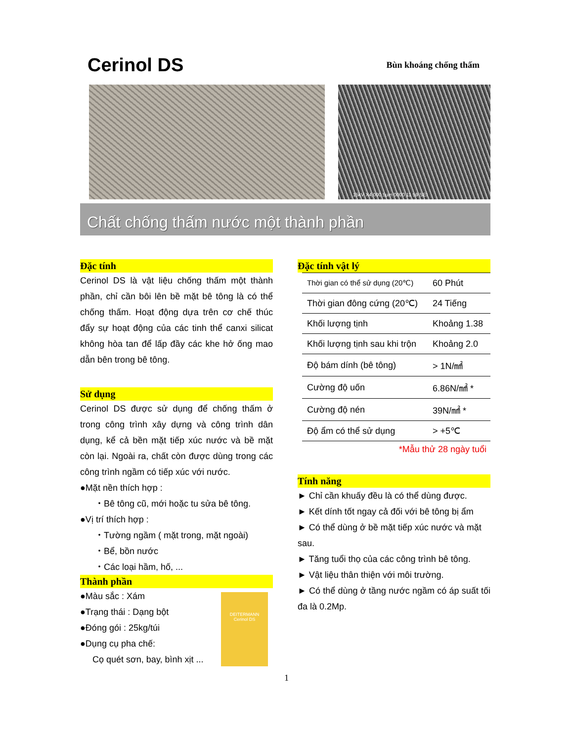Cerinol DS
Bùn khoáng chống thấm
15kV X4,000 5μm 0000 11 59 SEI
Chất chống thấm nước một thành phần
Đặc tính
Cerinol DS là vật liệu chống thấm một thành phần, chỉ cần bôi lên bề mặt bê tông là có thể chống thấm. Hoạt động dựa trên cơ chế thúc đẩy sự hoạt động của các tinh thể canxi silicat không hòa tan để lấp đầy các khe hở ống mao dẫn bên trong bê tông.
Sử dụng
Cerinol DS được sử dụng để chống thấm ở trong công trình xây dựng và công trình dân dụng, kể cả bền mặt tiếp xúc nước và bề mặt còn lại. Ngoài ra, chất còn được dùng trong các công trình ngầm có tiếp xúc với nước.
●Mặt nền thích hợp :
・Bê tông cũ, mới hoặc tu sửa bê tông.
●Vị trí thích hợp :
・Tường ngầm ( mặt trong, mặt ngoài)
・Bể, bồn nước
・Các loại hầm, hố, ...
Thành phần
DEITERMANN
Cerinol DS
●Màu sắc : Xám
●Trạng thái : Dạng bột
●Đóng gói : 25kg/túi
●Dụng cụ pha chế:
Cọ quét sơn, bay, bình xịt ...
Đặc tính vật lý
| Thời gian có thể sử dụng (20℃) | 60 Phút |
| Thời gian đông cứng (20℃) | 24 Tiếng |
| Khối lượng tịnh | Khoảng 1.38 |
| Khối lượng tịnh sau khi trộn | Khoảng 2.0 |
| Độ bám dính (bê tông) | > 1N/㎟ |
| Cường độ uốn | 6.86N/㎟ * |
| Cường độ nén | 39N/㎟ * |
| Độ ẩm có thể sử dụng | > +5℃ |
*Mẫu thử 28 ngày tuổi
Tính năng
► Chỉ cần khuấy đều là có thể dùng được.
► Kết dính tốt ngay cả đối với bê tông bị ẩm
► Có thể dùng ở bề mặt tiếp xúc nước và mặt sau.
► Tăng tuổi thọ của các công trình bê tông.
► Vật liệu thân thiện với môi trường.
► Có thể dùng ở tầng nước ngầm có áp suất tối đa là 0.2Mp.
1